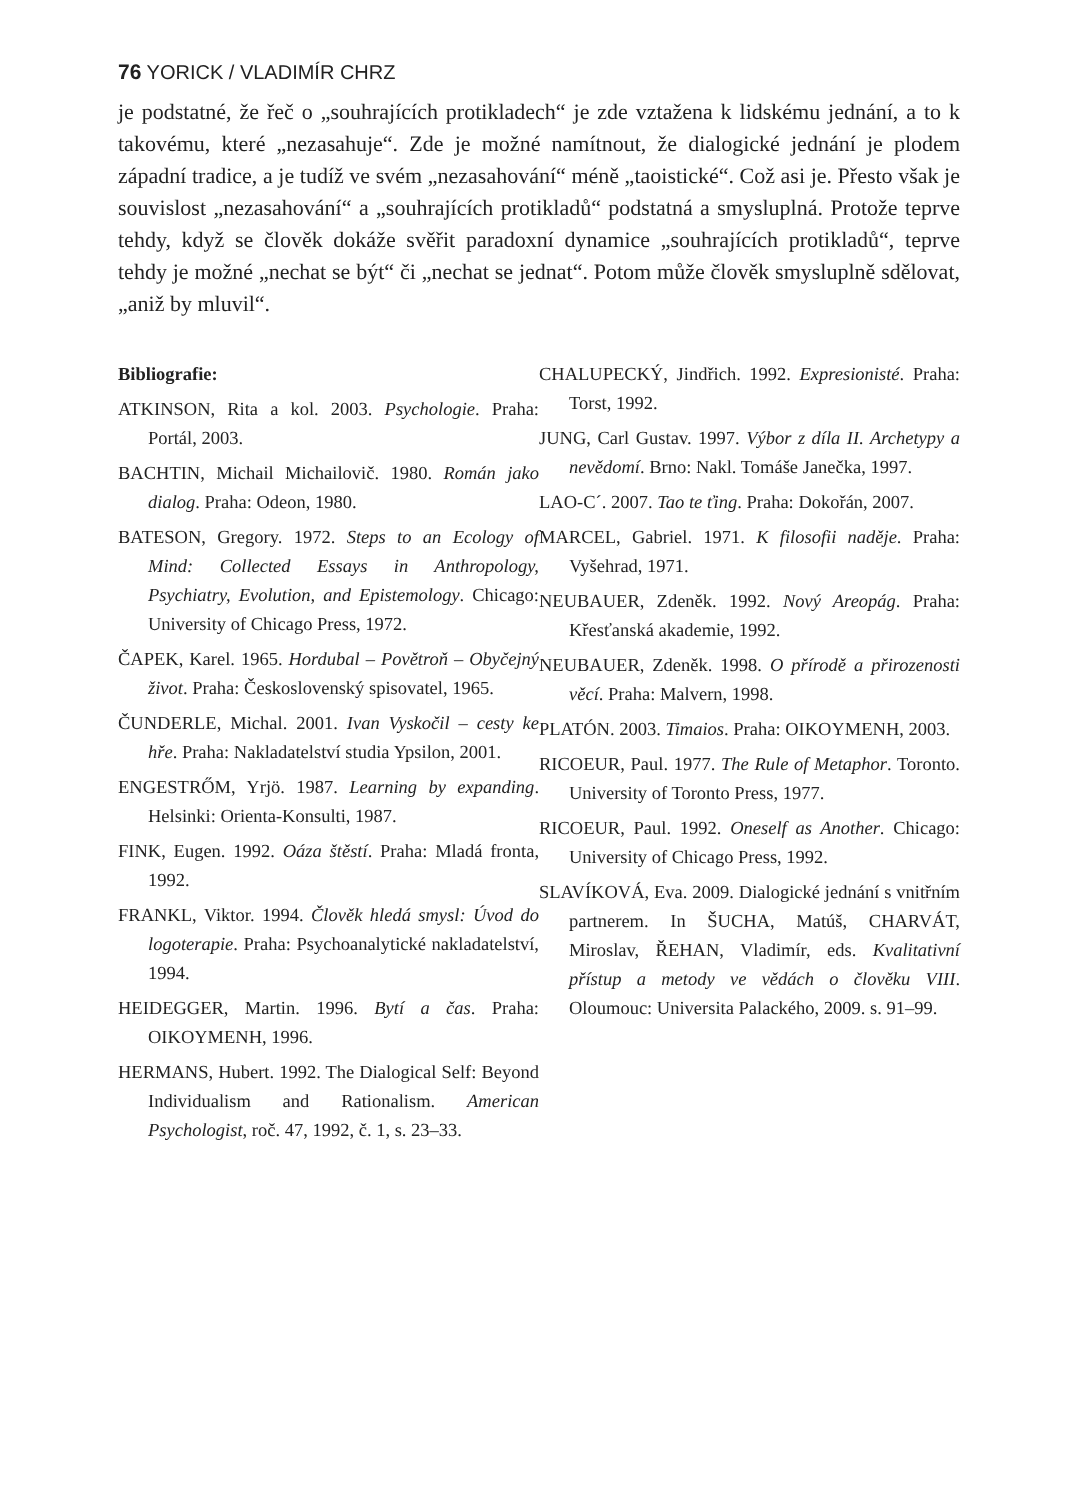76 YORICK / VLADIMÍR CHRZ
je podstatné, že řeč o „souhrajících protikladech“ je zde vztažena k lidskému jednání, a to k takovému, které „nezasahuje“. Zde je možné namítnout, že dialogické jednání je plodem západní tradice, a je tudíž ve svém „nezasahování“ méně „taoistické“. Což asi je. Přesto však je souvislost „nezasahování“ a „souhrajících protikladů“ podstatná a smysluplná. Protože teprve tehdy, když se člověk dokáže svěřit paradoxní dynamice „souhrajících protikladů“, teprve tehdy je možné „nechat se být“ či „nechat se jednat“. Potom může člověk smysluplně sdělovat, „aniž by mluvil“.
Bibliografie:
ATKINSON, Rita a kol. 2003. Psychologie. Praha: Portál, 2003.
BACHTIN, Michail Michailovič. 1980. Román jako dialog. Praha: Odeon, 1980.
BATESON, Gregory. 1972. Steps to an Ecology of Mind: Collected Essays in Anthropology, Psychiatry, Evolution, and Epistemology. Chicago: University of Chicago Press, 1972.
ČAPEK, Karel. 1965. Hordubal – Povětroň – Obyčejný život. Praha: Československý spisovatel, 1965.
ČUNDERLE, Michal. 2001. Ivan Vyskočil – cesty ke hře. Praha: Nakladatelství studia Ypsilon, 2001.
ENGESTRŐM, Yrjö. 1987. Learning by expanding. Helsinki: Orienta-Konsulti, 1987.
FINK, Eugen. 1992. Oáza štěstí. Praha: Mladá fronta, 1992.
FRANKL, Viktor. 1994. Člověk hledá smysl: Úvod do logoterapie. Praha: Psychoanalytické nakladatelství, 1994.
HEIDEGGER, Martin. 1996. Bytí a čas. Praha: OIKOYMENH, 1996.
HERMANS, Hubert. 1992. The Dialogical Self: Beyond Individualism and Rationalism. American Psychologist, roč. 47, 1992, č. 1, s. 23–33.
CHALUPECKÝ, Jindřich. 1992. Expresionisté. Praha: Torst, 1992.
JUNG, Carl Gustav. 1997. Výbor z díla II. Archetypy a nevědomí. Brno: Nakl. Tomáše Janečka, 1997.
LAO-C´. 2007. Tao te ťing. Praha: Dokořán, 2007.
MARCEL, Gabriel. 1971. K filosofii naděje. Praha: Vyšehrad, 1971.
NEUBAUER, Zdeněk. 1992. Nový Areopág. Praha: Křesťanská akademie, 1992.
NEUBAUER, Zdeněk. 1998. O přírodě a přirozenosti věcí. Praha: Malvern, 1998.
PLATÓN. 2003. Timaios. Praha: OIKOYMENH, 2003.
RICOEUR, Paul. 1977. The Rule of Metaphor. Toronto. University of Toronto Press, 1977.
RICOEUR, Paul. 1992. Oneself as Another. Chicago: University of Chicago Press, 1992.
SLAVÍKOVÁ, Eva. 2009. Dialogické jednání s vnitřním partnerem. In ŠUCHA, Matúš, CHARVÁT, Miroslav, ŘEHAN, Vladimír, eds. Kvalitativní přístup a metody ve vědách o člověku VIII. Oloumouc: Universita Palackého, 2009. s. 91–99.